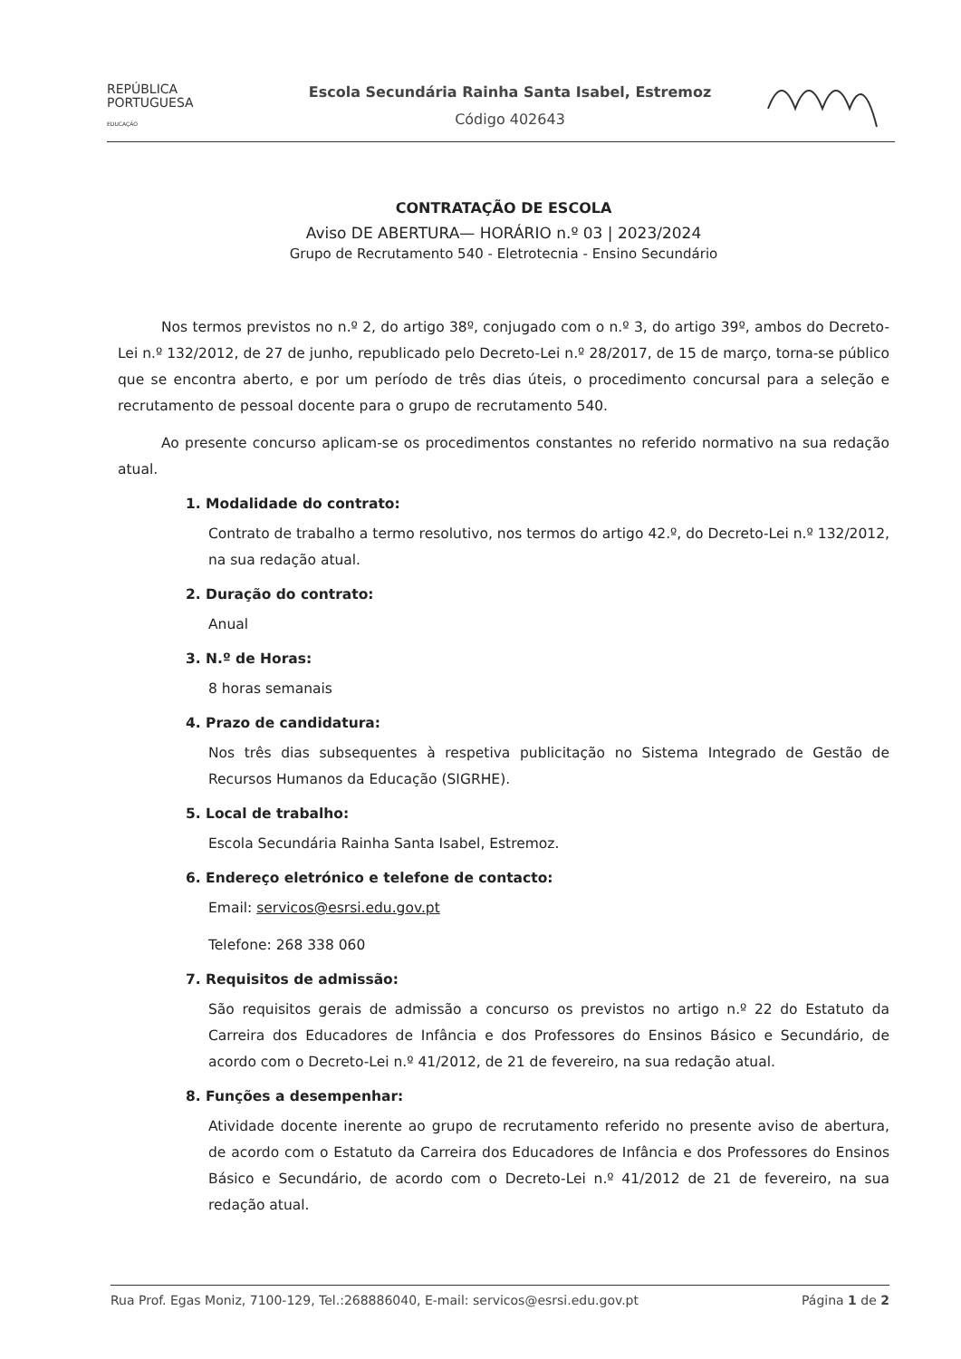REPÚBLICA
PORTUGUESA
EDUCAÇÃO
Escola Secundária Rainha Santa Isabel, Estremoz
Código 402643
CONTRATAÇÃO DE ESCOLA
Aviso DE ABERTURA— HORÁRIO n.º 03 | 2023/2024
Grupo de Recrutamento 540 - Eletrotecnia - Ensino Secundário
Nos termos previstos no n.º 2, do artigo 38º, conjugado com o n.º 3, do artigo 39º, ambos do Decreto-Lei n.º 132/2012, de 27 de junho, republicado pelo Decreto-Lei n.º 28/2017, de 15 de março, torna-se público que se encontra aberto, e por um período de três dias úteis, o procedimento concursal para a seleção e recrutamento de pessoal docente para o grupo de recrutamento 540.
Ao presente concurso aplicam-se os procedimentos constantes no referido normativo na sua redação atual.
1. Modalidade do contrato:
Contrato de trabalho a termo resolutivo, nos termos do artigo 42.º, do Decreto-Lei n.º 132/2012, na sua redação atual.
2. Duração do contrato:
Anual
3. N.º de Horas:
8 horas semanais
4. Prazo de candidatura:
Nos três dias subsequentes à respetiva publicitação no Sistema Integrado de Gestão de Recursos Humanos da Educação (SIGRHE).
5. Local de trabalho:
Escola Secundária Rainha Santa Isabel, Estremoz.
6. Endereço eletrónico e telefone de contacto:
Email: servicos@esrsi.edu.gov.pt
Telefone: 268 338 060
7. Requisitos de admissão:
São requisitos gerais de admissão a concurso os previstos no artigo n.º 22 do Estatuto da Carreira dos Educadores de Infância e dos Professores do Ensinos Básico e Secundário, de acordo com o Decreto-Lei n.º 41/2012, de 21 de fevereiro, na sua redação atual.
8. Funções a desempenhar:
Atividade docente inerente ao grupo de recrutamento referido no presente aviso de abertura, de acordo com o Estatuto da Carreira dos Educadores de Infância e dos Professores do Ensinos Básico e Secundário, de acordo com o Decreto-Lei n.º 41/2012 de 21 de fevereiro, na sua redação atual.
Rua Prof. Egas Moniz, 7100-129, Tel.:268886040, E-mail: servicos@esrsi.edu.gov.pt Página 1 de 2